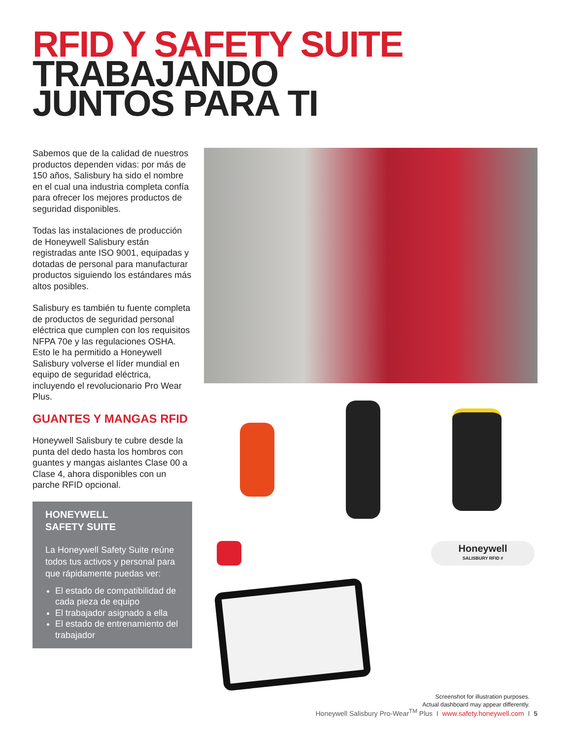RFID Y SAFETY SUITE
TRABAJANDO
JUNTOS PARA TI
Sabemos que de la calidad de nuestros productos dependen vidas: por más de 150 años, Salisbury ha sido el nombre en el cual una industria completa confía para ofrecer los mejores productos de seguridad disponibles.
Todas las instalaciones de producción de Honeywell Salisbury están registradas ante ISO 9001, equipadas y dotadas de personal para manufacturar productos siguiendo los estándares más altos posibles.
Salisbury es también tu fuente completa de productos de seguridad personal eléctrica que cumplen con los requisitos NFPA 70e y las regulaciones OSHA. Esto le ha permitido a Honeywell Salisbury volverse el líder mundial en equipo de seguridad eléctrica, incluyendo el revolucionario Pro Wear Plus.
GUANTES Y MANGAS RFID
Honeywell Salisbury te cubre desde la punta del dedo hasta los hombros con guantes y mangas aislantes Clase 00 a Clase 4, ahora disponibles con un parche RFID opcional.
HONEYWELL
SAFETY SUITE
La Honeywell Safety Suite reúne todos tus activos y personal para que rápidamente puedas ver:
El estado de compatibilidad de cada pieza de equipo
El trabajador asignado a ella
El estado de entrenamiento del trabajador
Honeywell
SALISBURY RFID #
Screenshot for illustration purposes.
Actual dashboard may appear differently.
Honeywell Salisbury Pro-Wear<sup>TM</sup> Plus I www.safety.honeywell.com I 5